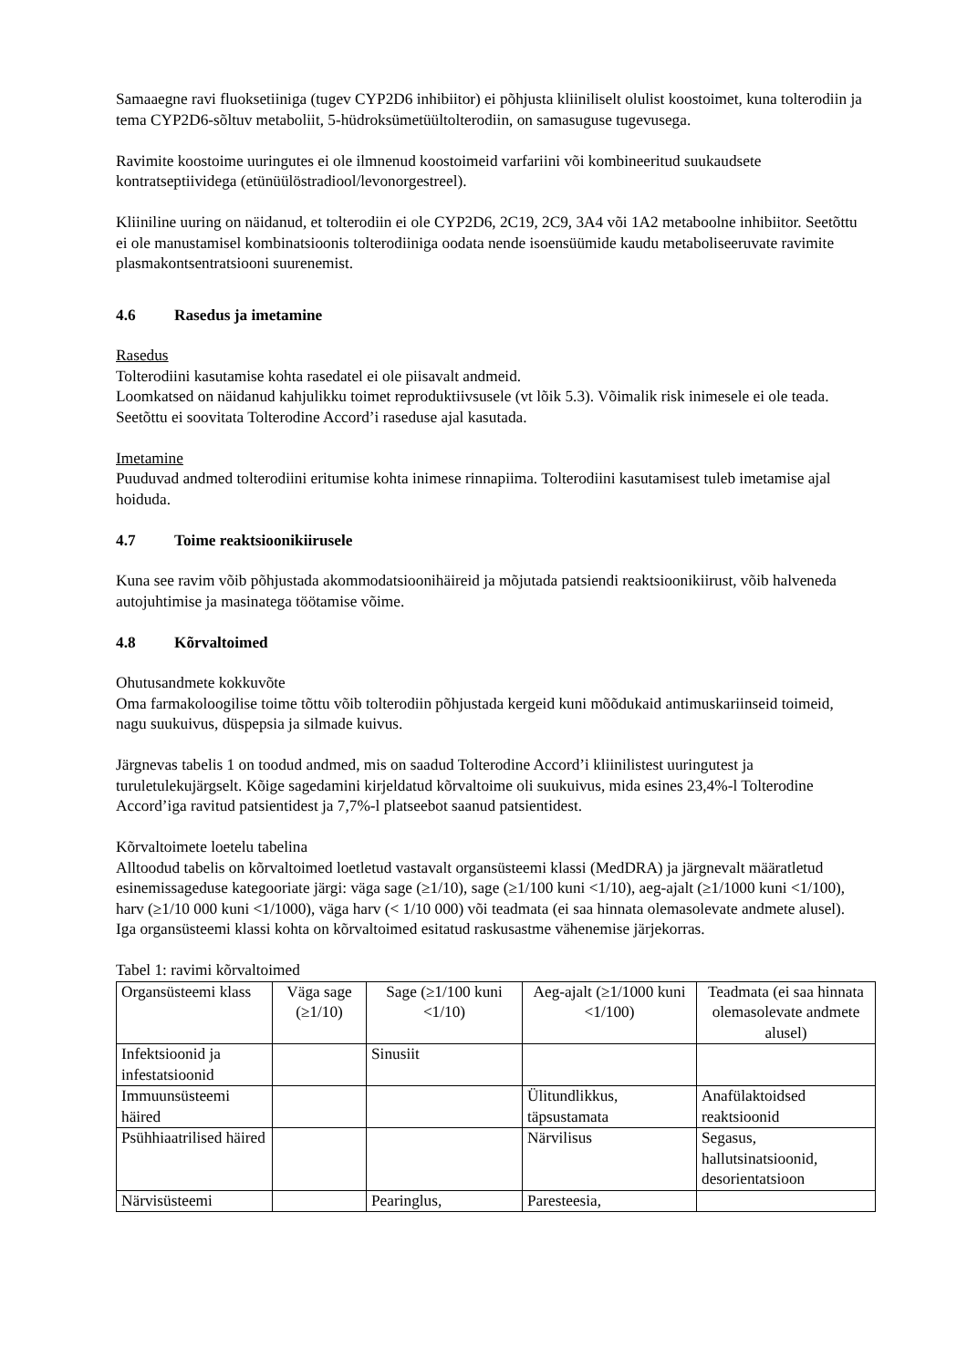Samaaegne ravi fluoksetiiniga (tugev CYP2D6 inhibiitor) ei põhjusta kliiniliselt olulist koostoimet, kuna tolterodiin ja tema CYP2D6-sõltuv metaboliit, 5-hüdroksümetüültolterodiin, on samasuguse tugevusega.
Ravimite koostoime uuringutes ei ole ilmnenud koostoimeid varfariini või kombineeritud suukaudsete kontratseptiividega (etünüülöstradiool/levonorgestreel).
Kliiniline uuring on näidanud, et tolterodiin ei ole CYP2D6, 2C19, 2C9, 3A4 või 1A2 metaboolne inhibiitor. Seetõttu ei ole manustamisel kombinatsioonis tolterodiiniga oodata nende isoensüümide kaudu metaboliseeruvate ravimite plasmakontsentratsiooni suurenemist.
4.6 Rasedus ja imetamine
Rasedus
Tolterodiini kasutamise kohta rasedatel ei ole piisavalt andmeid.
Loomkatsed on näidanud kahjulikku toimet reproduktiivsusele (vt lõik 5.3). Võimalik risk inimesele ei ole teada. Seetõttu ei soovitata Tolterodine Accord’i raseduse ajal kasutada.
Imetamine
Puuduvad andmed tolterodiini eritumise kohta inimese rinnapiima. Tolterodiini kasutamisest tuleb imetamise ajal hoiduda.
4.7 Toime reaktsioonikiirusele
Kuna see ravim võib põhjustada akommodatsioonihäireid ja mõjutada patsiendi reaktsioonikiirust, võib halveneda autojuhtimise ja masinatega töötamise võime.
4.8 Kõrvaltoimed
Ohutusandmete kokkuvõte
Oma farmakoloogilise toime tõttu võib tolterodiin põhjustada kergeid kuni mõõdukaid antimuskariinseid toimeid, nagu suukuivus, düspepsia ja silmade kuivus.
Järgnevas tabelis 1 on toodud andmed, mis on saadud Tolterodine Accord’i kliinilistest uuringutest ja turuletulekujärgselt. Kõige sagedamini kirjeldatud kõrvaltoime oli suukuivus, mida esines 23,4%-l Tolterodine Accord’iga ravitud patsientidest ja 7,7%-l platseebot saanud patsientidest.
Kõrvaltoimete loetelu tabelina
Alltoodud tabelis on kõrvaltoimed loetletud vastavalt organsüsteemi klassi (MedDRA) ja järgnevalt määratletud esinemissageduse kategooriate järgi: väga sage (≥1/10), sage (≥1/100 kuni <1/10), aeg-ajalt (≥1/1000 kuni <1/100), harv (≥1/10 000 kuni <1/1000), väga harv (< 1/10 000) või teadmata (ei saa hinnata olemasolevate andmete alusel). Iga organsüsteemi klassi kohta on kõrvaltoimed esitatud raskusastme vähenemise järjekorras.
Tabel 1: ravimi kõrvaltoimed
| Organsüsteemi klass | Väga sage (≥1/10) | Sage (≥1/100 kuni <1/10) | Aeg-ajalt (≥1/1000 kuni <1/100) | Teadmata (ei saa hinnata olemasolevate andmete alusel) |
| Infektsioonid ja infestatsioonid | | Sinusiit | | |
| Immuunsüsteemi häired | | | Ülitundlikkus, täpsustamata | Anafülaktoidsed reaktsioonid |
| Psühhiaatrilised häired | | | Närvilisus | Segasus, hallutsinatsioonid, desorientatsioon |
| Närvisüsteemi | | Pearinglus, | Paresteesia, | |